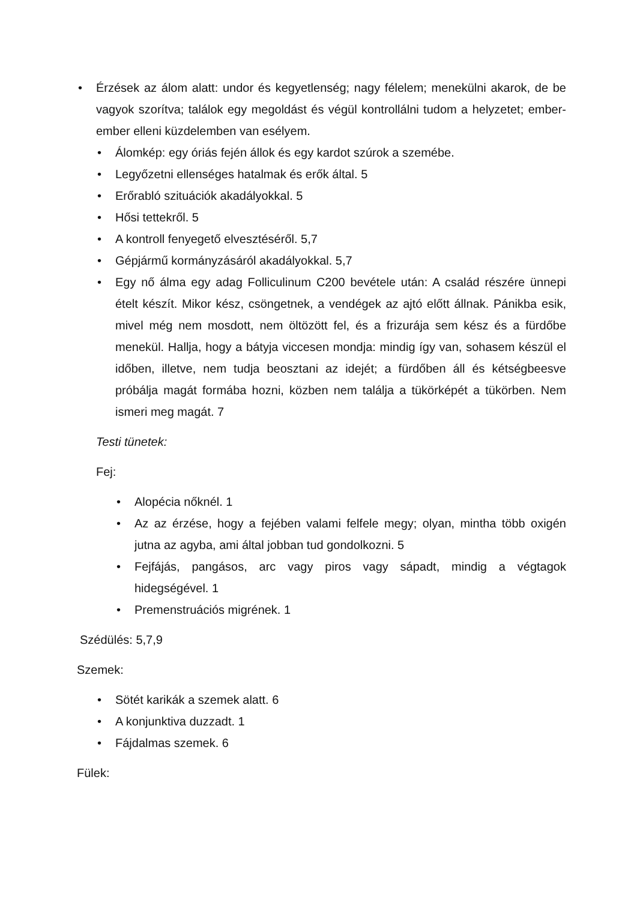• Érzések az álom alatt: undor és kegyetlenség; nagy félelem; menekülni akarok, de be vagyok szorítva; találok egy megoldást és végül kontrollálni tudom a helyzetet; ember-ember elleni küzdelemben van esélyem.
• Álomkép: egy óriás fején állok és egy kardot szúrok a szemébe.
• Legyőzetni ellenséges hatalmak és erők által. 5
• Erőrabló szituációk akadályokkal. 5
• Hősi tettekről. 5
• A kontroll fenyegető elvesztéséről. 5,7
• Gépjármű kormányzásáról akadályokkal. 5,7
• Egy nő álma egy adag Folliculinum C200 bevétele után: A család részére ünnepi ételt készít. Mikor kész, csöngetnek, a vendégek az ajtó előtt állnak. Pánikba esik, mivel még nem mosdott, nem öltözött fel, és a frizurája sem kész és a fürdőbe menekül. Hallja, hogy a bátyja viccesen mondja: mindig így van, sohasem készül el időben, illetve, nem tudja beosztani az idejét; a fürdőben áll és kétségbeesve próbálja magát formába hozni, közben nem találja a tükörképét a tükörben. Nem ismeri meg magát. 7
Testi tünetek:
Fej:
• Alopécia nőknél. 1
• Az az érzése, hogy a fejében valami felfele megy; olyan, mintha több oxigén jutna az agyba, ami által jobban tud gondolkozni. 5
• Fejfájás, pangásos, arc vagy piros vagy sápadt, mindig a végtagok hidegségével. 1
• Premenstruációs migrének. 1
Szédülés: 5,7,9
Szemek:
• Sötét karikák a szemek alatt. 6
• A konjunktiva duzzadt. 1
• Fájdalmas szemek. 6
Fülek: